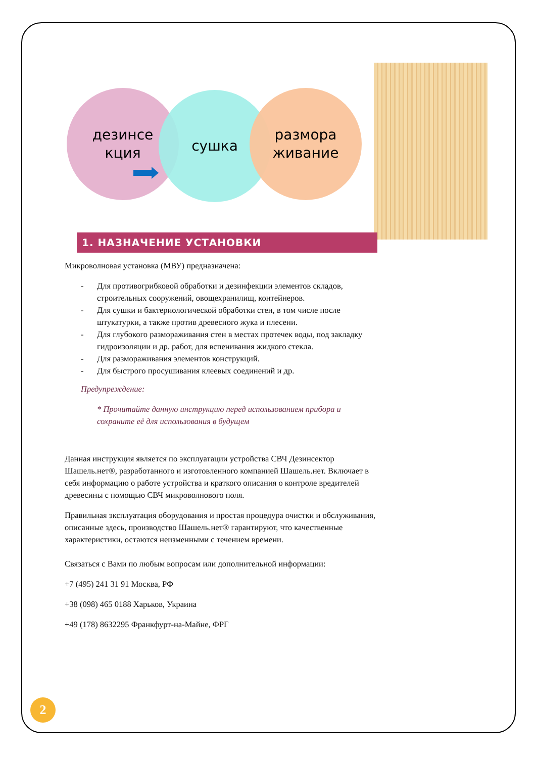дезинсе
кция
сушка
размора
живание
1. НАЗНАЧЕНИЕ УСТАНОВКИ
Микроволновая установка (МВУ) предназначена:
- Для противогрибковой обработки и дезинфекции элементов складов, строительных сооружений, овощехранилищ, контейнеров.
- Для сушки и бактериологической обработки стен, в том числе после штукатурки, а также против древесного жука и плесени.
- Для глубокого размораживания стен в местах протечек воды, под закладку гидроизоляции и др. работ, для вспенивания жидкого стекла.
- Для размораживания элементов конструкций.
- Для быстрого просушивания клеевых соединений и др.
Предупреждение:
* Прочитайте данную инструкцию перед использованием прибора и сохраните её для использования в будущем
Данная инструкция является по эксплуатации устройства СВЧ Дезинсектор Шашель.нет®, разработанного и изготовленного компанией Шашель.нет. Включает в себя информацию о работе устройства и краткого описания о контроле вредителей древесины с помощью СВЧ микроволнового поля.
Правильная эксплуатация оборудования и простая процедура очистки и обслуживания, описанные здесь, производство Шашель.нет® гарантируют, что качественные характеристики, остаются неизменными с течением времени.
Связаться с Вами по любым вопросам или дополнительной информации:
+7 (495) 241 31 91 Москва, РФ
+38 (098) 465 0188 Харьков, Украина
+49 (178) 8632295 Франкфурт-на-Майне, ФРГ
2